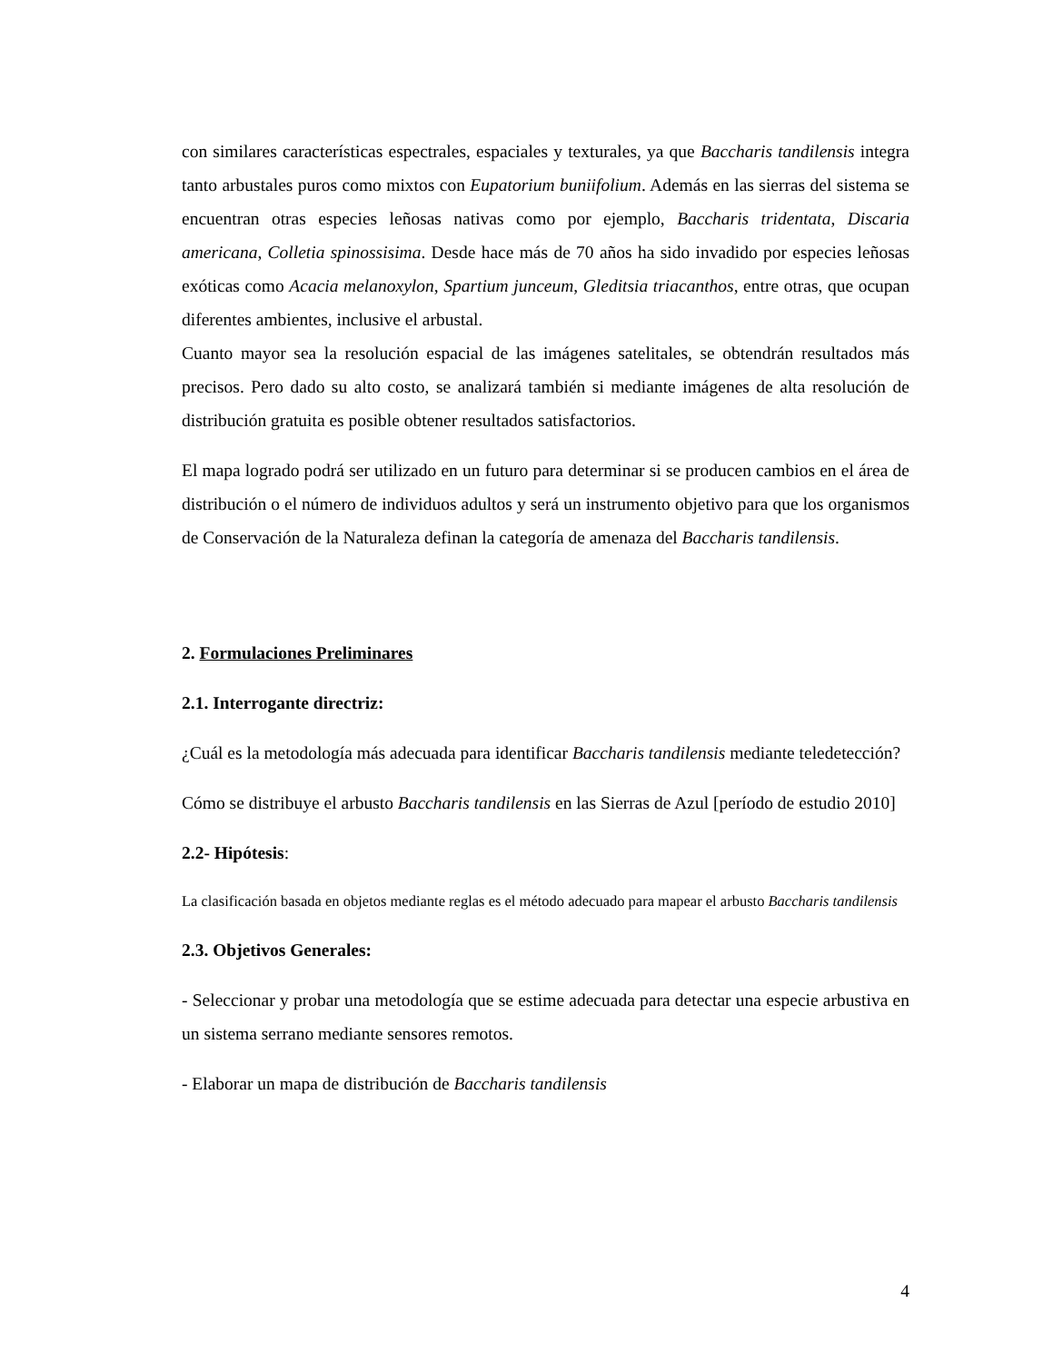con similares características espectrales, espaciales y texturales, ya que Baccharis tandilensis integra tanto arbustales puros como mixtos con Eupatorium buniifolium. Además en las sierras del sistema se encuentran otras especies leñosas nativas como por ejemplo, Baccharis tridentata, Discaria americana, Colletia spinossisima. Desde hace más de 70 años ha sido invadido por especies leñosas exóticas como Acacia melanoxylon, Spartium junceum, Gleditsia triacanthos, entre otras, que ocupan diferentes ambientes, inclusive el arbustal.
Cuanto mayor sea la resolución espacial de las imágenes satelitales, se obtendrán resultados más precisos. Pero dado su alto costo, se analizará también si mediante imágenes de alta resolución de distribución gratuita es posible obtener resultados satisfactorios.
El mapa logrado podrá ser utilizado en un futuro para determinar si se producen cambios en el área de distribución o el número de individuos adultos y será un instrumento objetivo para que los organismos de Conservación de la Naturaleza definan la categoría de amenaza del Baccharis tandilensis.
2. Formulaciones Preliminares
2.1. Interrogante directriz:
¿Cuál es la metodología más adecuada para identificar Baccharis tandilensis mediante teledetección?
Cómo se distribuye el arbusto Baccharis tandilensis en las Sierras de Azul [período de estudio 2010]
2.2- Hipótesis:
La clasificación basada en objetos mediante reglas es el método adecuado para mapear el arbusto Baccharis tandilensis
2.3. Objetivos Generales:
- Seleccionar y probar una metodología que se estime adecuada para detectar una especie arbustiva en un sistema serrano mediante sensores remotos.
- Elaborar un mapa de distribución de Baccharis tandilensis
4